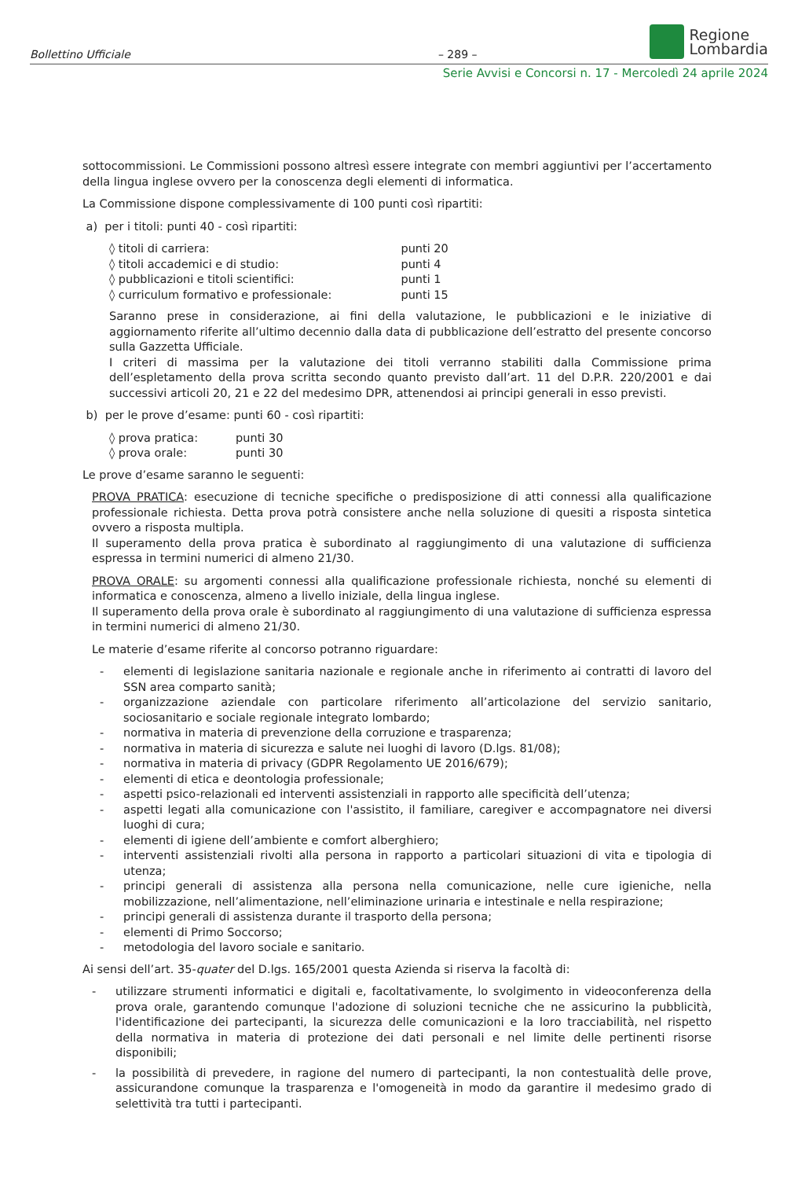Bollettino Ufficiale – 289 –
Regione
Lombardia
Serie Avvisi e Concorsi n. 17 - Mercoledì 24 aprile 2024
sottocommissioni. Le Commissioni possono altresì essere integrate con membri aggiuntivi per l’accertamento della lingua inglese ovvero per la conoscenza degli elementi di informatica.
La Commissione dispone complessivamente di 100 punti così ripartiti:
a) per i titoli: punti 40 - così ripartiti:
| ◊ titoli di carriera: | punti 20 |
| ◊ titoli accademici e di studio: | punti 4 |
| ◊ pubblicazioni e titoli scientifici: | punti 1 |
| ◊ curriculum formativo e professionale: | punti 15 |
Saranno prese in considerazione, ai fini della valutazione, le pubblicazioni e le iniziative di aggiornamento riferite all’ultimo decennio dalla data di pubblicazione dell’estratto del presente concorso sulla Gazzetta Ufficiale.
I criteri di massima per la valutazione dei titoli verranno stabiliti dalla Commissione prima dell’espletamento della prova scritta secondo quanto previsto dall’art. 11 del D.P.R. 220/2001 e dai successivi articoli 20, 21 e 22 del medesimo DPR, attenendosi ai principi generali in esso previsti.
b) per le prove d’esame: punti 60 - così ripartiti:
| ◊ prova pratica: | punti 30 |
| ◊ prova orale: | punti 30 |
Le prove d’esame saranno le seguenti:
PROVA PRATICA: esecuzione di tecniche specifiche o predisposizione di atti connessi alla qualificazione professionale richiesta. Detta prova potrà consistere anche nella soluzione di quesiti a risposta sintetica ovvero a risposta multipla.
Il superamento della prova pratica è subordinato al raggiungimento di una valutazione di sufficienza espressa in termini numerici di almeno 21/30.
PROVA ORALE: su argomenti connessi alla qualificazione professionale richiesta, nonché su elementi di informatica e conoscenza, almeno a livello iniziale, della lingua inglese.
Il superamento della prova orale è subordinato al raggiungimento di una valutazione di sufficienza espressa in termini numerici di almeno 21/30.
Le materie d’esame riferite al concorso potranno riguardare:
- elementi di legislazione sanitaria nazionale e regionale anche in riferimento ai contratti di lavoro del SSN area comparto sanità;
- organizzazione aziendale con particolare riferimento all’articolazione del servizio sanitario, sociosanitario e sociale regionale integrato lombardo;
- normativa in materia di prevenzione della corruzione e trasparenza;
- normativa in materia di sicurezza e salute nei luoghi di lavoro (D.lgs. 81/08);
- normativa in materia di privacy (GDPR Regolamento UE 2016/679);
- elementi di etica e deontologia professionale;
- aspetti psico-relazionali ed interventi assistenziali in rapporto alle specificità dell’utenza;
- aspetti legati alla comunicazione con l'assistito, il familiare, caregiver e accompagnatore nei diversi luoghi di cura;
- elementi di igiene dell’ambiente e comfort alberghiero;
- interventi assistenziali rivolti alla persona in rapporto a particolari situazioni di vita e tipologia di utenza;
- principi generali di assistenza alla persona nella comunicazione, nelle cure igieniche, nella mobilizzazione, nell’alimentazione, nell’eliminazione urinaria e intestinale e nella respirazione;
- principi generali di assistenza durante il trasporto della persona;
- elementi di Primo Soccorso;
- metodologia del lavoro sociale e sanitario.
Ai sensi dell’art. 35-quater del D.lgs. 165/2001 questa Azienda si riserva la facoltà di:
- utilizzare strumenti informatici e digitali e, facoltativamente, lo svolgimento in videoconferenza della prova orale, garantendo comunque l'adozione di soluzioni tecniche che ne assicurino la pubblicità, l'identificazione dei partecipanti, la sicurezza delle comunicazioni e la loro tracciabilità, nel rispetto della normativa in materia di protezione dei dati personali e nel limite delle pertinenti risorse disponibili;
- la possibilità di prevedere, in ragione del numero di partecipanti, la non contestualità delle prove, assicurandone comunque la trasparenza e l'omogeneità in modo da garantire il medesimo grado di selettività tra tutti i partecipanti.